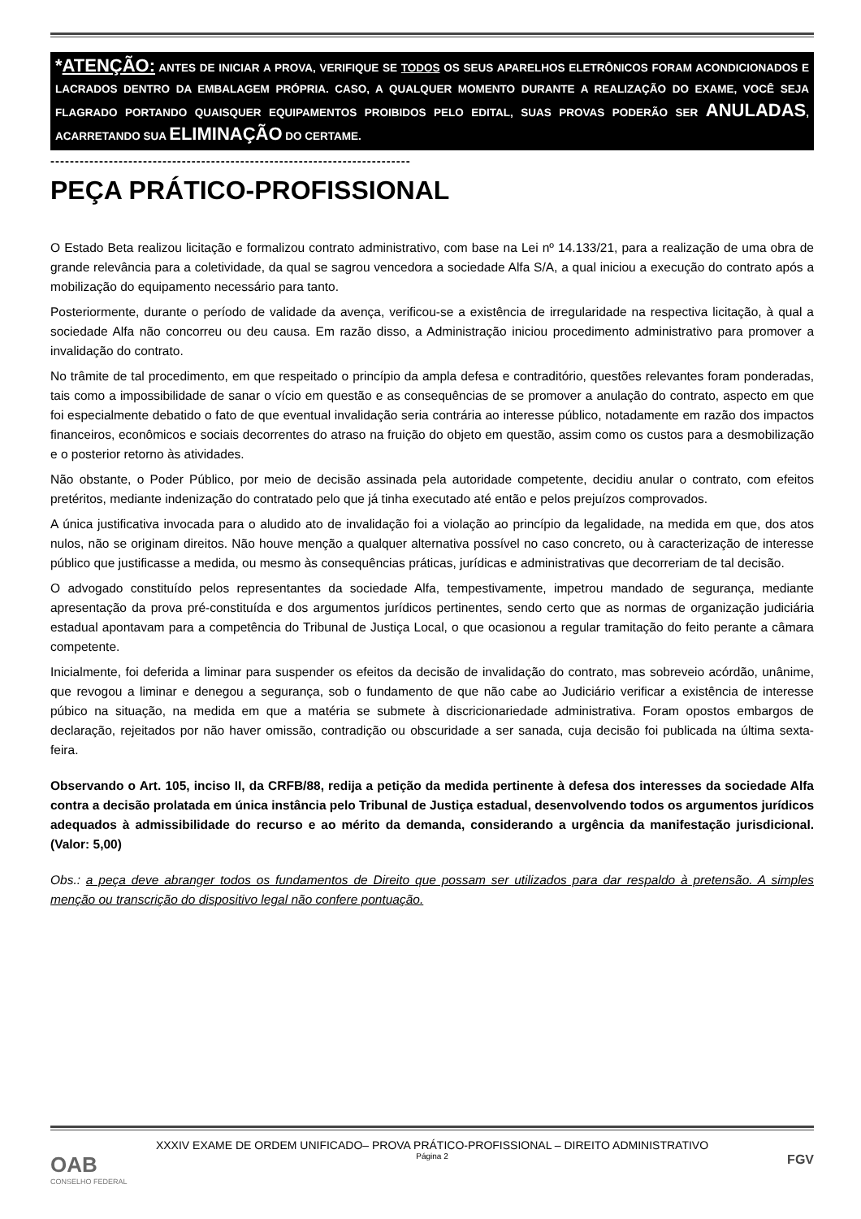*ATENÇÃO: ANTES DE INICIAR A PROVA, VERIFIQUE SE TODOS OS SEUS APARELHOS ELETRÔNICOS FORAM ACONDICIONADOS E LACRADOS DENTRO DA EMBALAGEM PRÓPRIA. CASO, A QUALQUER MOMENTO DURANTE A REALIZAÇÃO DO EXAME, VOCÊ SEJA FLAGRADO PORTANDO QUAISQUER EQUIPAMENTOS PROIBIDOS PELO EDITAL, SUAS PROVAS PODERÃO SER ANULADAS, ACARRETANDO SUA ELIMINAÇÃO DO CERTAME.
--------------------------------------------------------------------------
PEÇA PRÁTICO-PROFISSIONAL
O Estado Beta realizou licitação e formalizou contrato administrativo, com base na Lei nº 14.133/21, para a realização de uma obra de grande relevância para a coletividade, da qual se sagrou vencedora a sociedade Alfa S/A, a qual iniciou a execução do contrato após a mobilização do equipamento necessário para tanto.
Posteriormente, durante o período de validade da avença, verificou-se a existência de irregularidade na respectiva licitação, à qual a sociedade Alfa não concorreu ou deu causa. Em razão disso, a Administração iniciou procedimento administrativo para promover a invalidação do contrato.
No trâmite de tal procedimento, em que respeitado o princípio da ampla defesa e contraditório, questões relevantes foram ponderadas, tais como a impossibilidade de sanar o vício em questão e as consequências de se promover a anulação do contrato, aspecto em que foi especialmente debatido o fato de que eventual invalidação seria contrária ao interesse público, notadamente em razão dos impactos financeiros, econômicos e sociais decorrentes do atraso na fruição do objeto em questão, assim como os custos para a desmobilização e o posterior retorno às atividades.
Não obstante, o Poder Público, por meio de decisão assinada pela autoridade competente, decidiu anular o contrato, com efeitos pretéritos, mediante indenização do contratado pelo que já tinha executado até então e pelos prejuízos comprovados.
A única justificativa invocada para o aludido ato de invalidação foi a violação ao princípio da legalidade, na medida em que, dos atos nulos, não se originam direitos. Não houve menção a qualquer alternativa possível no caso concreto, ou à caracterização de interesse público que justificasse a medida, ou mesmo às consequências práticas, jurídicas e administrativas que decorreriam de tal decisão.
O advogado constituído pelos representantes da sociedade Alfa, tempestivamente, impetrou mandado de segurança, mediante apresentação da prova pré-constituída e dos argumentos jurídicos pertinentes, sendo certo que as normas de organização judiciária estadual apontavam para a competência do Tribunal de Justiça Local, o que ocasionou a regular tramitação do feito perante a câmara competente.
Inicialmente, foi deferida a liminar para suspender os efeitos da decisão de invalidação do contrato, mas sobreveio acórdão, unânime, que revogou a liminar e denegou a segurança, sob o fundamento de que não cabe ao Judiciário verificar a existência de interesse púbico na situação, na medida em que a matéria se submete à discricionariedade administrativa. Foram opostos embargos de declaração, rejeitados por não haver omissão, contradição ou obscuridade a ser sanada, cuja decisão foi publicada na última sexta-feira.
Observando o Art. 105, inciso II, da CRFB/88, redija a petição da medida pertinente à defesa dos interesses da sociedade Alfa contra a decisão prolatada em única instância pelo Tribunal de Justiça estadual, desenvolvendo todos os argumentos jurídicos adequados à admissibilidade do recurso e ao mérito da demanda, considerando a urgência da manifestação jurisdicional. (Valor: 5,00)
Obs.: a peça deve abranger todos os fundamentos de Direito que possam ser utilizados para dar respaldo à pretensão. A simples menção ou transcrição do dispositivo legal não confere pontuação.
XXXIV EXAME DE ORDEM UNIFICADO– PROVA PRÁTICO-PROFISSIONAL – DIREITO ADMINISTRATIVO
Página 2
OAB
CONSELHO FEDERAL
FGV